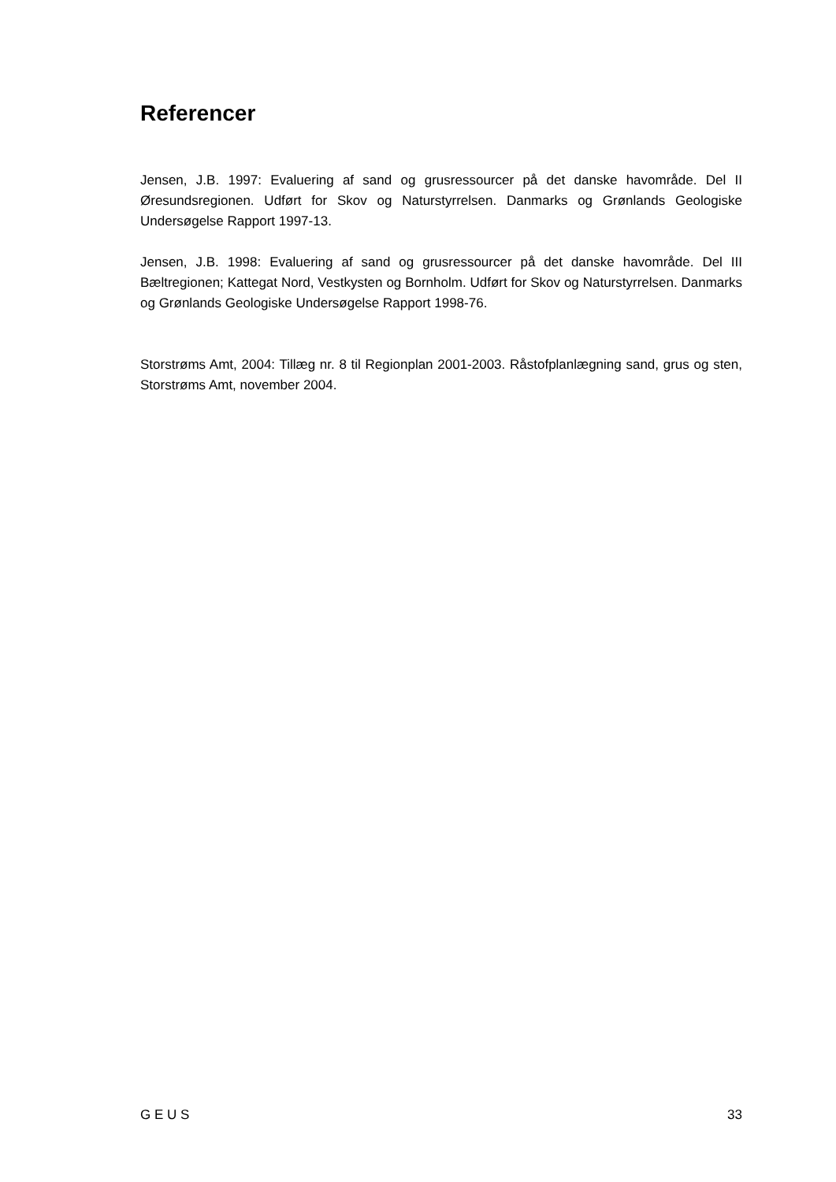Referencer
Jensen, J.B. 1997: Evaluering af sand og grusressourcer på det danske havområde. Del II Øresundsregionen. Udført for Skov og Naturstyrrelsen. Danmarks og Grønlands Geologiske Undersøgelse Rapport 1997-13.
Jensen, J.B. 1998: Evaluering af sand og grusressourcer på det danske havområde. Del III Bæltregionen; Kattegat Nord, Vestkysten og Bornholm. Udført for Skov og Naturstyrrelsen. Danmarks og Grønlands Geologiske Undersøgelse Rapport 1998-76.
Storstrøms Amt, 2004: Tillæg nr. 8 til Regionplan 2001-2003. Råstofplanlægning sand, grus og sten, Storstrøms Amt, november 2004.
G E U S 33